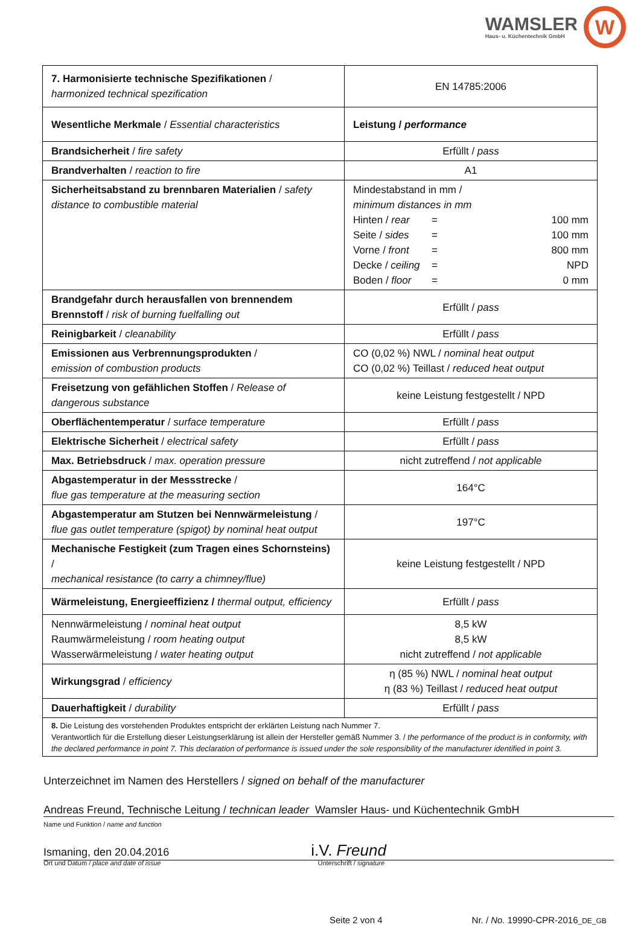WAMSLER
Haus- u. Küchentechnik GmbH
W
| 7. Harmonisierte technische Spezifikationen / harmonized technical spezification | EN 14785:2006 |
| Wesentliche Merkmale / Essential characteristics | Leistung / performance |
| Brandsicherheit / fire safety | Erfüllt / pass |
| Brandverhalten / reaction to fire | A1 |
| Sicherheitsabstand zu brennbaren Materialien / safety distance to combustible material | Mindestabstand in mm / minimum distances in mm Hinten / rear = 100 mm Seite / sides = 100 mm Vorne / front = 800 mm Decke / ceiling = NPD Boden / floor = 0 mm |
| Brandgefahr durch herausfallen von brennendem Brennstoff / risk of burning fuelfalling out | Erfüllt / pass |
| Reinigbarkeit / cleanability | Erfüllt / pass |
| Emissionen aus Verbrennungsprodukten / emission of combustion products | CO (0,02 %) NWL / nominal heat output CO (0,02 %) Teillast / reduced heat output |
| Freisetzung von gefählichen Stoffen / Release of dangerous substance | keine Leistung festgestellt / NPD |
| Oberflächentemperatur / surface temperature | Erfüllt / pass |
| Elektrische Sicherheit / electrical safety | Erfüllt / pass |
| Max. Betriebsdruck / max. operation pressure | nicht zutreffend / not applicable |
| Abgastemperatur in der Messstrecke / flue gas temperature at the measuring section | 164°C |
| Abgastemperatur am Stutzen bei Nennwärmeleistung / flue gas outlet temperature (spigot) by nominal heat output | 197°C |
| Mechanische Festigkeit (zum Tragen eines Schornsteins) / mechanical resistance (to carry a chimney/flue) | keine Leistung festgestellt / NPD |
| Wärmeleistung, Energieeffizienz / thermal output, efficiency | Erfüllt / pass |
| Nennwärmeleistung / nominal heat output Raumwärmeleistung / room heating output Wasserwärmeleistung / water heating output | 8,5 kW 8,5 kW nicht zutreffend / not applicable |
| Wirkungsgrad / efficiency | η (85 %) NWL / nominal heat output η (83 %) Teillast / reduced heat output |
| Dauerhaftigkeit / durability | Erfüllt / pass |
| 8. Die Leistung des vorstehenden Produktes entspricht der erklärten Leistung nach Nummer 7. Verantwortlich für die Erstellung dieser Leistungserklärung ist allein der Hersteller gemäß Nummer 3. / the performance of the product is in conformity, with the declared performance in point 7. This declaration of performance is issued under the sole responsibility of the manufacturer identified in point 3. | |
Unterzeichnet im Namen des Herstellers / signed on behalf of the manufacturer
Andreas Freund, Technische Leitung / technican leader Wamsler Haus- und Küchentechnik GmbH
Name und Funktion / name and function
Ismaning, den 20.04.2016 i.V. Freund
Ort und Datum / place and date of issue Unterschrift / signature
Seite 2 von 4 Nr. / No. 19990-CPR-2016_DE_GB